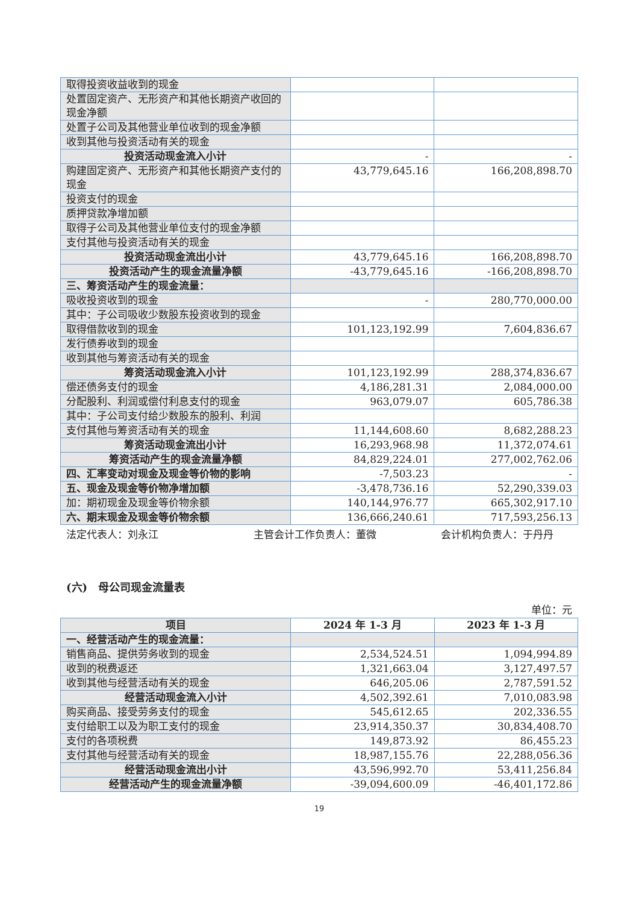| 取得投资收益收到的现金 | | |
| 处置固定资产、无形资产和其他长期资产收回的现金净额 | | |
| 处置子公司及其他营业单位收到的现金净额 | | |
| 收到其他与投资活动有关的现金 | | |
| 投资活动现金流入小计 | - | - |
| 购建固定资产、无形资产和其他长期资产支付的现金 | 43,779,645.16 | 166,208,898.70 |
| 投资支付的现金 | | |
| 质押贷款净增加额 | | |
| 取得子公司及其他营业单位支付的现金净额 | | |
| 支付其他与投资活动有关的现金 | | |
| 投资活动现金流出小计 | 43,779,645.16 | 166,208,898.70 |
| 投资活动产生的现金流量净额 | -43,779,645.16 | -166,208,898.70 |
| 三、筹资活动产生的现金流量： | | |
| 吸收投资收到的现金 | - | 280,770,000.00 |
| 其中：子公司吸收少数股东投资收到的现金 | | |
| 取得借款收到的现金 | 101,123,192.99 | 7,604,836.67 |
| 发行债券收到的现金 | | |
| 收到其他与筹资活动有关的现金 | | |
| 筹资活动现金流入小计 | 101,123,192.99 | 288,374,836.67 |
| 偿还债务支付的现金 | 4,186,281.31 | 2,084,000.00 |
| 分配股利、利润或偿付利息支付的现金 | 963,079.07 | 605,786.38 |
| 其中：子公司支付给少数股东的股利、利润 | | |
| 支付其他与筹资活动有关的现金 | 11,144,608.60 | 8,682,288.23 |
| 筹资活动现金流出小计 | 16,293,968.98 | 11,372,074.61 |
| 筹资活动产生的现金流量净额 | 84,829,224.01 | 277,002,762.06 |
| 四、汇率变动对现金及现金等价物的影响 | -7,503.23 | - |
| 五、现金及现金等价物净增加额 | -3,478,736.16 | 52,290,339.03 |
| 加：期初现金及现金等价物余额 | 140,144,976.77 | 665,302,917.10 |
| 六、期末现金及现金等价物余额 | 136,666,240.61 | 717,593,256.13 |
法定代表人：刘永江 主管会计工作负责人：董微 会计机构负责人：于丹丹
(六)　母公司现金流量表
单位：元
| 项目 | 2024 年 1-3 月 | 2023 年 1-3 月 |
| --- | --- | --- |
| 一、经营活动产生的现金流量： | | |
| 销售商品、提供劳务收到的现金 | 2,534,524.51 | 1,094,994.89 |
| 收到的税费返还 | 1,321,663.04 | 3,127,497.57 |
| 收到其他与经营活动有关的现金 | 646,205.06 | 2,787,591.52 |
| 经营活动现金流入小计 | 4,502,392.61 | 7,010,083.98 |
| 购买商品、接受劳务支付的现金 | 545,612.65 | 202,336.55 |
| 支付给职工以及为职工支付的现金 | 23,914,350.37 | 30,834,408.70 |
| 支付的各项税费 | 149,873.92 | 86,455.23 |
| 支付其他与经营活动有关的现金 | 18,987,155.76 | 22,288,056.36 |
| 经营活动现金流出小计 | 43,596,992.70 | 53,411,256.84 |
| 经营活动产生的现金流量净额 | -39,094,600.09 | -46,401,172.86 |
19